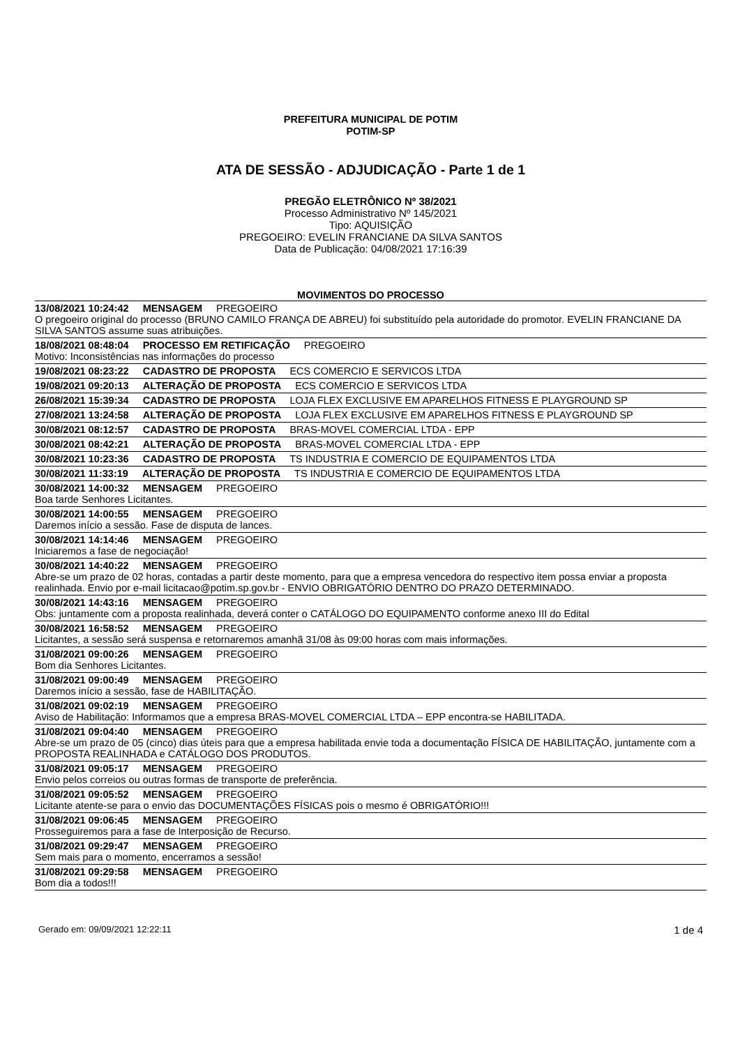PREFEITURA MUNICIPAL DE POTIM
POTIM-SP
ATA DE SESSÃO - ADJUDICAÇÃO - Parte 1 de 1
PREGÃO ELETRÔNICO Nº 38/2021
Processo Administrativo Nº 145/2021
Tipo: AQUISIÇÃO
PREGOEIRO: EVELIN FRANCIANE DA SILVA SANTOS
Data de Publicação: 04/08/2021 17:16:39
MOVIMENTOS DO PROCESSO
13/08/2021 10:24:42 MENSAGEM PREGOEIRO
O pregoeiro original do processo (BRUNO CAMILO FRANÇA DE ABREU) foi substituído pela autoridade do promotor. EVELIN FRANCIANE DA SILVA SANTOS assume suas atribuições.
18/08/2021 08:48:04 PROCESSO EM RETIFICAÇÃO PREGOEIRO
Motivo: Inconsistências nas informações do processo
19/08/2021 08:23:22 CADASTRO DE PROPOSTA ECS COMERCIO E SERVICOS LTDA
19/08/2021 09:20:13 ALTERAÇÃO DE PROPOSTA ECS COMERCIO E SERVICOS LTDA
26/08/2021 15:39:34 CADASTRO DE PROPOSTA LOJA FLEX EXCLUSIVE EM APARELHOS FITNESS E PLAYGROUND SP
27/08/2021 13:24:58 ALTERAÇÃO DE PROPOSTA LOJA FLEX EXCLUSIVE EM APARELHOS FITNESS E PLAYGROUND SP
30/08/2021 08:12:57 CADASTRO DE PROPOSTA BRAS-MOVEL COMERCIAL LTDA - EPP
30/08/2021 08:42:21 ALTERAÇÃO DE PROPOSTA BRAS-MOVEL COMERCIAL LTDA - EPP
30/08/2021 10:23:36 CADASTRO DE PROPOSTA TS INDUSTRIA E COMERCIO DE EQUIPAMENTOS LTDA
30/08/2021 11:33:19 ALTERAÇÃO DE PROPOSTA TS INDUSTRIA E COMERCIO DE EQUIPAMENTOS LTDA
30/08/2021 14:00:32 MENSAGEM PREGOEIRO
Boa tarde Senhores Licitantes.
30/08/2021 14:00:55 MENSAGEM PREGOEIRO
Daremos início a sessão. Fase de disputa de lances.
30/08/2021 14:14:46 MENSAGEM PREGOEIRO
Iniciaremos a fase de negociação!
30/08/2021 14:40:22 MENSAGEM PREGOEIRO
Abre-se um prazo de 02 horas, contadas a partir deste momento, para que a empresa vencedora do respectivo item possa enviar a proposta realinhada. Envio por e-mail licitacao@potim.sp.gov.br - ENVIO OBRIGATÓRIO DENTRO DO PRAZO DETERMINADO.
30/08/2021 14:43:16 MENSAGEM PREGOEIRO
Obs: juntamente com a proposta realinhada, deverá conter o CATÁLOGO DO EQUIPAMENTO conforme anexo III do Edital
30/08/2021 16:58:52 MENSAGEM PREGOEIRO
Licitantes, a sessão será suspensa e retornaremos amanhã 31/08 às 09:00 horas com mais informações.
31/08/2021 09:00:26 MENSAGEM PREGOEIRO
Bom dia Senhores Licitantes.
31/08/2021 09:00:49 MENSAGEM PREGOEIRO
Daremos início a sessão, fase de HABILITAÇÃO.
31/08/2021 09:02:19 MENSAGEM PREGOEIRO
Aviso de Habilitação: Informamos que a empresa BRAS-MOVEL COMERCIAL LTDA – EPP encontra-se HABILITADA.
31/08/2021 09:04:40 MENSAGEM PREGOEIRO
Abre-se um prazo de 05 (cinco) dias úteis para que a empresa habilitada envie toda a documentação FÍSICA DE HABILITAÇÃO, juntamente com a PROPOSTA REALINHADA e CATÁLOGO DOS PRODUTOS.
31/08/2021 09:05:17 MENSAGEM PREGOEIRO
Envio pelos correios ou outras formas de transporte de preferência.
31/08/2021 09:05:52 MENSAGEM PREGOEIRO
Licitante atente-se para o envio das DOCUMENTAÇÕES FÍSICAS pois o mesmo é OBRIGATÓRIO!!!
31/08/2021 09:06:45 MENSAGEM PREGOEIRO
Prosseguiremos para a fase de Interposição de Recurso.
31/08/2021 09:29:47 MENSAGEM PREGOEIRO
Sem mais para o momento, encerramos a sessão!
31/08/2021 09:29:58 MENSAGEM PREGOEIRO
Bom dia a todos!!!
Gerado em: 09/09/2021 12:22:11 1 de 4